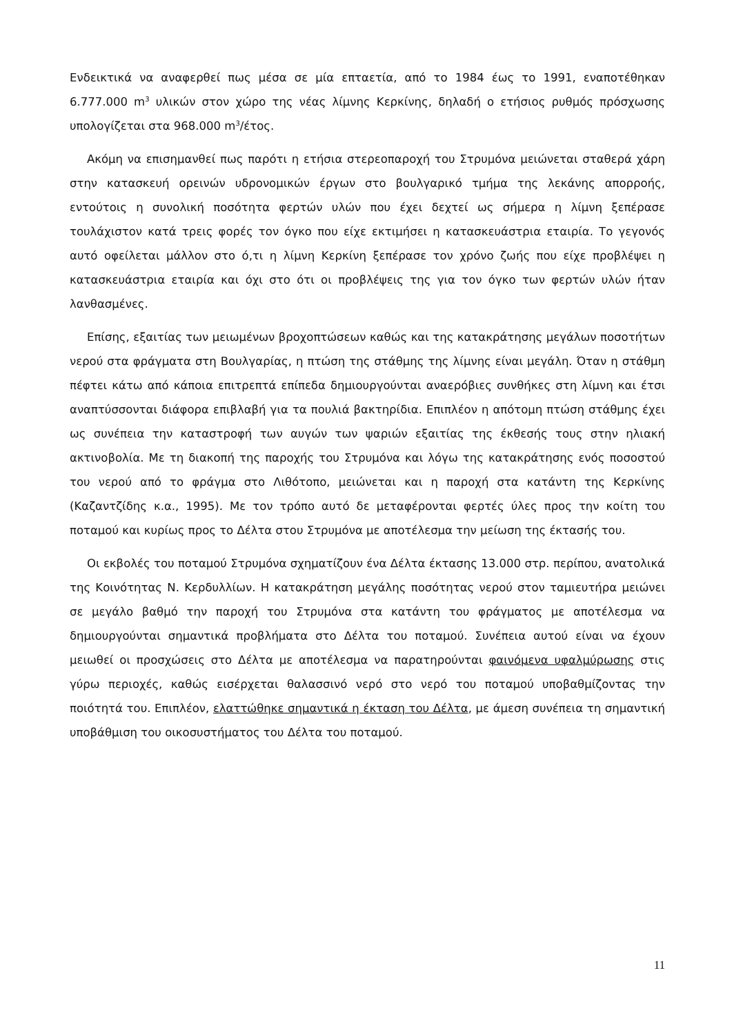Ενδεικτικά να αναφερθεί πως μέσα σε μία επταετία, από το 1984 έως το 1991, εναποτέθηκαν 6.777.000 m<sup>3</sup> υλικών στον χώρο της νέας λίμνης Κερκίνης, δηλαδή ο ετήσιος ρυθμός πρόσχωσης υπολογίζεται στα 968.000 m<sup>3</sup>/έτος.
Ακόμη να επισημανθεί πως παρότι η ετήσια στερεοπαροχή του Στρυμόνα μειώνεται σταθερά χάρη στην κατασκευή ορεινών υδρονομικών έργων στο βουλγαρικό τμήμα της λεκάνης απορροής, εντούτοις η συνολική ποσότητα φερτών υλών που έχει δεχτεί ως σήμερα η λίμνη ξεπέρασε τουλάχιστον κατά τρεις φορές τον όγκο που είχε εκτιμήσει η κατασκευάστρια εταιρία. Το γεγονός αυτό οφείλεται μάλλον στο ό,τι η λίμνη Κερκίνη ξεπέρασε τον χρόνο ζωής που είχε προβλέψει η κατασκευάστρια εταιρία και όχι στο ότι οι προβλέψεις της για τον όγκο των φερτών υλών ήταν λανθασμένες.
Επίσης, εξαιτίας των μειωμένων βροχοπτώσεων καθώς και της κατακράτησης μεγάλων ποσοτήτων νερού στα φράγματα στη Βουλγαρίας, η πτώση της στάθμης της λίμνης είναι μεγάλη. Όταν η στάθμη πέφτει κάτω από κάποια επιτρεπτά επίπεδα δημιουργούνται αναερόβιες συνθήκες στη λίμνη και έτσι αναπτύσσονται διάφορα επιβλαβή για τα πουλιά βακτηρίδια. Επιπλέον η απότομη πτώση στάθμης έχει ως συνέπεια την καταστροφή των αυγών των ψαριών εξαιτίας της έκθεσής τους στην ηλιακή ακτινοβολία. Με τη διακοπή της παροχής του Στρυμόνα και λόγω της κατακράτησης ενός ποσοστού του νερού από το φράγμα στο Λιθότοπο, μειώνεται και η παροχή στα κατάντη της Κερκίνης (Καζαντζίδης κ.α., 1995). Με τον τρόπο αυτό δε μεταφέρονται φερτές ύλες προς την κοίτη του ποταμού και κυρίως προς το Δέλτα στου Στρυμόνα με αποτέλεσμα την μείωση της έκτασής του.
Οι εκβολές του ποταμού Στρυμόνα σχηματίζουν ένα Δέλτα έκτασης 13.000 στρ. περίπου, ανατολικά της Κοινότητας Ν. Κερδυλλίων. Η κατακράτηση μεγάλης ποσότητας νερού στον ταμιευτήρα μειώνει σε μεγάλο βαθμό την παροχή του Στρυμόνα στα κατάντη του φράγματος με αποτέλεσμα να δημιουργούνται σημαντικά προβλήματα στο Δέλτα του ποταμού. Συνέπεια αυτού είναι να έχουν μειωθεί οι προσχώσεις στο Δέλτα με αποτέλεσμα να παρατηρούνται φαινόμενα υφαλμύρωσης στις γύρω περιοχές, καθώς εισέρχεται θαλασσινό νερό στο νερό του ποταμού υποβαθμίζοντας την ποιότητά του. Επιπλέον, ελαττώθηκε σημαντικά η έκταση του Δέλτα, με άμεση συνέπεια τη σημαντική υποβάθμιση του οικοσυστήματος του Δέλτα του ποταμού.
11